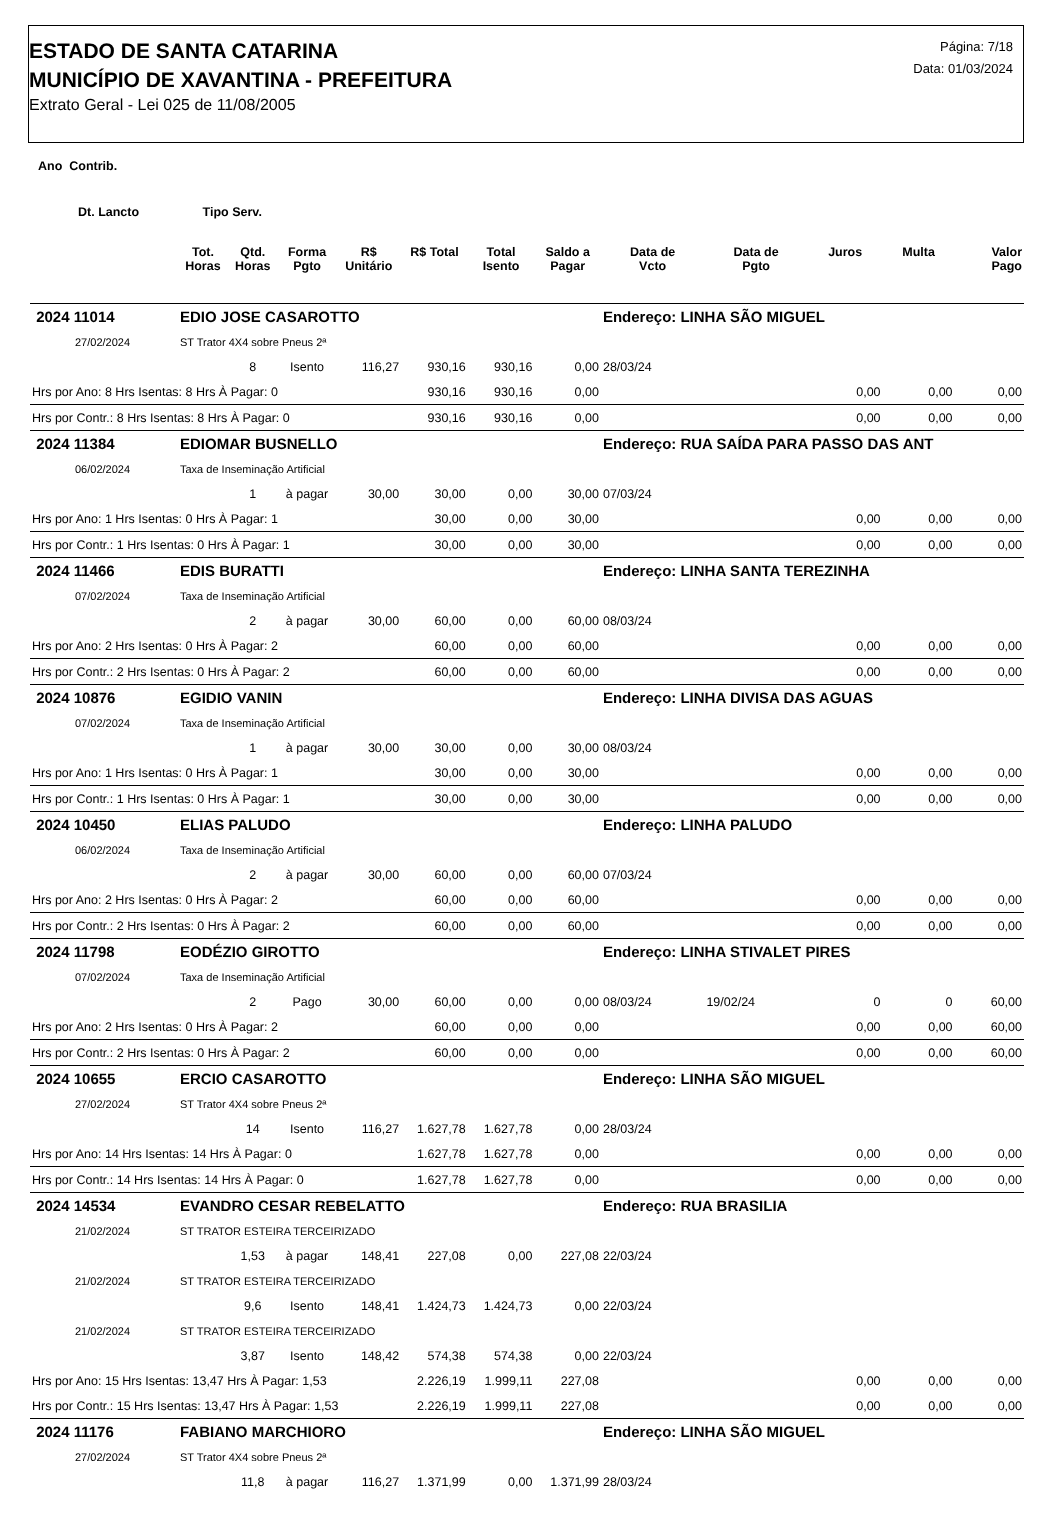ESTADO DE SANTA CATARINA
MUNICÍPIO DE XAVANTINA - PREFEITURA
Extrato Geral - Lei 025 de 11/08/2005
Página: 7/18
Data: 01/03/2024
Ano Contrib.
Dt. Lancto Tipo Serv.
| | | Tot. Horas | Qtd. Horas | Forma Pgto | R$ Unitário | R$ Total | Total Isento | Saldo a Pagar | Data de Vcto | Data de Pgto | Juros | Multa | Valor Pago |
| --- | --- | --- | --- | --- | --- | --- | --- | --- | --- | --- | --- | --- | --- |
| 2024 11014 | | EDIO JOSE CASAROTTO | | | | | | | Endereço: LINHA SÃO MIGUEL | | | | |
| 27/02/2024 | | ST Trator 4X4 sobre Pneus 2ª | | | | | | | | | | | |
| | | | 8 | Isento | 116,27 | 930,16 | 930,16 | 0,00 | 28/03/24 | | | | |
| Hrs por Ano: 8 Hrs Isentas: 8 Hrs À Pagar: 0 | | | | | | 930,16 | 930,16 | 0,00 | | | 0,00 | 0,00 | 0,00 |
| Hrs por Contr.: 8 Hrs Isentas: 8 Hrs À Pagar: 0 | | | | | | 930,16 | 930,16 | 0,00 | | | 0,00 | 0,00 | 0,00 |
| 2024 11384 | | EDIOMAR BUSNELLO | | | | | | | Endereço: RUA SAÍDA PARA PASSO DAS ANT | | | | |
| 06/02/2024 | | Taxa de Inseminação Artificial | | | | | | | | | | | |
| | | | 1 | à pagar | 30,00 | 30,00 | 0,00 | 30,00 | 07/03/24 | | | | |
| Hrs por Ano: 1 Hrs Isentas: 0 Hrs À Pagar: 1 | | | | | | 30,00 | 0,00 | 30,00 | | | 0,00 | 0,00 | 0,00 |
| Hrs por Contr.: 1 Hrs Isentas: 0 Hrs À Pagar: 1 | | | | | | 30,00 | 0,00 | 30,00 | | | 0,00 | 0,00 | 0,00 |
| 2024 11466 | | EDIS BURATTI | | | | | | | Endereço: LINHA SANTA TEREZINHA | | | | |
| 07/02/2024 | | Taxa de Inseminação Artificial | | | | | | | | | | | |
| | | | 2 | à pagar | 30,00 | 60,00 | 0,00 | 60,00 | 08/03/24 | | | | |
| Hrs por Ano: 2 Hrs Isentas: 0 Hrs À Pagar: 2 | | | | | | 60,00 | 0,00 | 60,00 | | | 0,00 | 0,00 | 0,00 |
| Hrs por Contr.: 2 Hrs Isentas: 0 Hrs À Pagar: 2 | | | | | | 60,00 | 0,00 | 60,00 | | | 0,00 | 0,00 | 0,00 |
| 2024 10876 | | EGIDIO VANIN | | | | | | | Endereço: LINHA DIVISA DAS AGUAS | | | | |
| 07/02/2024 | | Taxa de Inseminação Artificial | | | | | | | | | | | |
| | | | 1 | à pagar | 30,00 | 30,00 | 0,00 | 30,00 | 08/03/24 | | | | |
| Hrs por Ano: 1 Hrs Isentas: 0 Hrs À Pagar: 1 | | | | | | 30,00 | 0,00 | 30,00 | | | 0,00 | 0,00 | 0,00 |
| Hrs por Contr.: 1 Hrs Isentas: 0 Hrs À Pagar: 1 | | | | | | 30,00 | 0,00 | 30,00 | | | 0,00 | 0,00 | 0,00 |
| 2024 10450 | | ELIAS PALUDO | | | | | | | Endereço: LINHA PALUDO | | | | |
| 06/02/2024 | | Taxa de Inseminação Artificial | | | | | | | | | | | |
| | | | 2 | à pagar | 30,00 | 60,00 | 0,00 | 60,00 | 07/03/24 | | | | |
| Hrs por Ano: 2 Hrs Isentas: 0 Hrs À Pagar: 2 | | | | | | 60,00 | 0,00 | 60,00 | | | 0,00 | 0,00 | 0,00 |
| Hrs por Contr.: 2 Hrs Isentas: 0 Hrs À Pagar: 2 | | | | | | 60,00 | 0,00 | 60,00 | | | 0,00 | 0,00 | 0,00 |
| 2024 11798 | | EODÉZIO GIROTTO | | | | | | | Endereço: LINHA STIVALET PIRES | | | | |
| 07/02/2024 | | Taxa de Inseminação Artificial | | | | | | | | | | | |
| | | | 2 | Pago | 30,00 | 60,00 | 0,00 | 0,00 | 08/03/24 | 19/02/24 | 0 | 0 | 60,00 |
| Hrs por Ano: 2 Hrs Isentas: 0 Hrs À Pagar: 2 | | | | | | 60,00 | 0,00 | 0,00 | | | 0,00 | 0,00 | 60,00 |
| Hrs por Contr.: 2 Hrs Isentas: 0 Hrs À Pagar: 2 | | | | | | 60,00 | 0,00 | 0,00 | | | 0,00 | 0,00 | 60,00 |
| 2024 10655 | | ERCIO CASAROTTO | | | | | | | Endereço: LINHA SÃO MIGUEL | | | | |
| 27/02/2024 | | ST Trator 4X4 sobre Pneus 2ª | | | | | | | | | | | |
| | | | 14 | Isento | 116,27 | 1.627,78 | 1.627,78 | 0,00 | 28/03/24 | | | | |
| Hrs por Ano: 14 Hrs Isentas: 14 Hrs À Pagar: 0 | | | | | | 1.627,78 | 1.627,78 | 0,00 | | | 0,00 | 0,00 | 0,00 |
| Hrs por Contr.: 14 Hrs Isentas: 14 Hrs À Pagar: 0 | | | | | | 1.627,78 | 1.627,78 | 0,00 | | | 0,00 | 0,00 | 0,00 |
| 2024 14534 | | EVANDRO CESAR REBELATTO | | | | | | | Endereço: RUA BRASILIA | | | | |
| 21/02/2024 | | ST TRATOR ESTEIRA TERCEIRIZADO | | | | | | | | | | | |
| | | | 1,53 | à pagar | 148,41 | 227,08 | 0,00 | 227,08 | 22/03/24 | | | | |
| 21/02/2024 | | ST TRATOR ESTEIRA TERCEIRIZADO | | | | | | | | | | | |
| | | | 9,6 | Isento | 148,41 | 1.424,73 | 1.424,73 | 0,00 | 22/03/24 | | | | |
| 21/02/2024 | | ST TRATOR ESTEIRA TERCEIRIZADO | | | | | | | | | | | |
| | | | 3,87 | Isento | 148,42 | 574,38 | 574,38 | 0,00 | 22/03/24 | | | | |
| Hrs por Ano: 15 Hrs Isentas: 13,47 Hrs À Pagar: 1,53 | | | | | | 2.226,19 | 1.999,11 | 227,08 | | | 0,00 | 0,00 | 0,00 |
| Hrs por Contr.: 15 Hrs Isentas: 13,47 Hrs À Pagar: 1,53 | | | | | | 2.226,19 | 1.999,11 | 227,08 | | | 0,00 | 0,00 | 0,00 |
| 2024 11176 | | FABIANO MARCHIORO | | | | | | | Endereço: LINHA SÃO MIGUEL | | | | |
| 27/02/2024 | | ST Trator 4X4 sobre Pneus 2ª | | | | | | | | | | | |
| | | | 11,8 | à pagar | 116,27 | 1.371,99 | 0,00 | 1.371,99 | 28/03/24 | | | | |